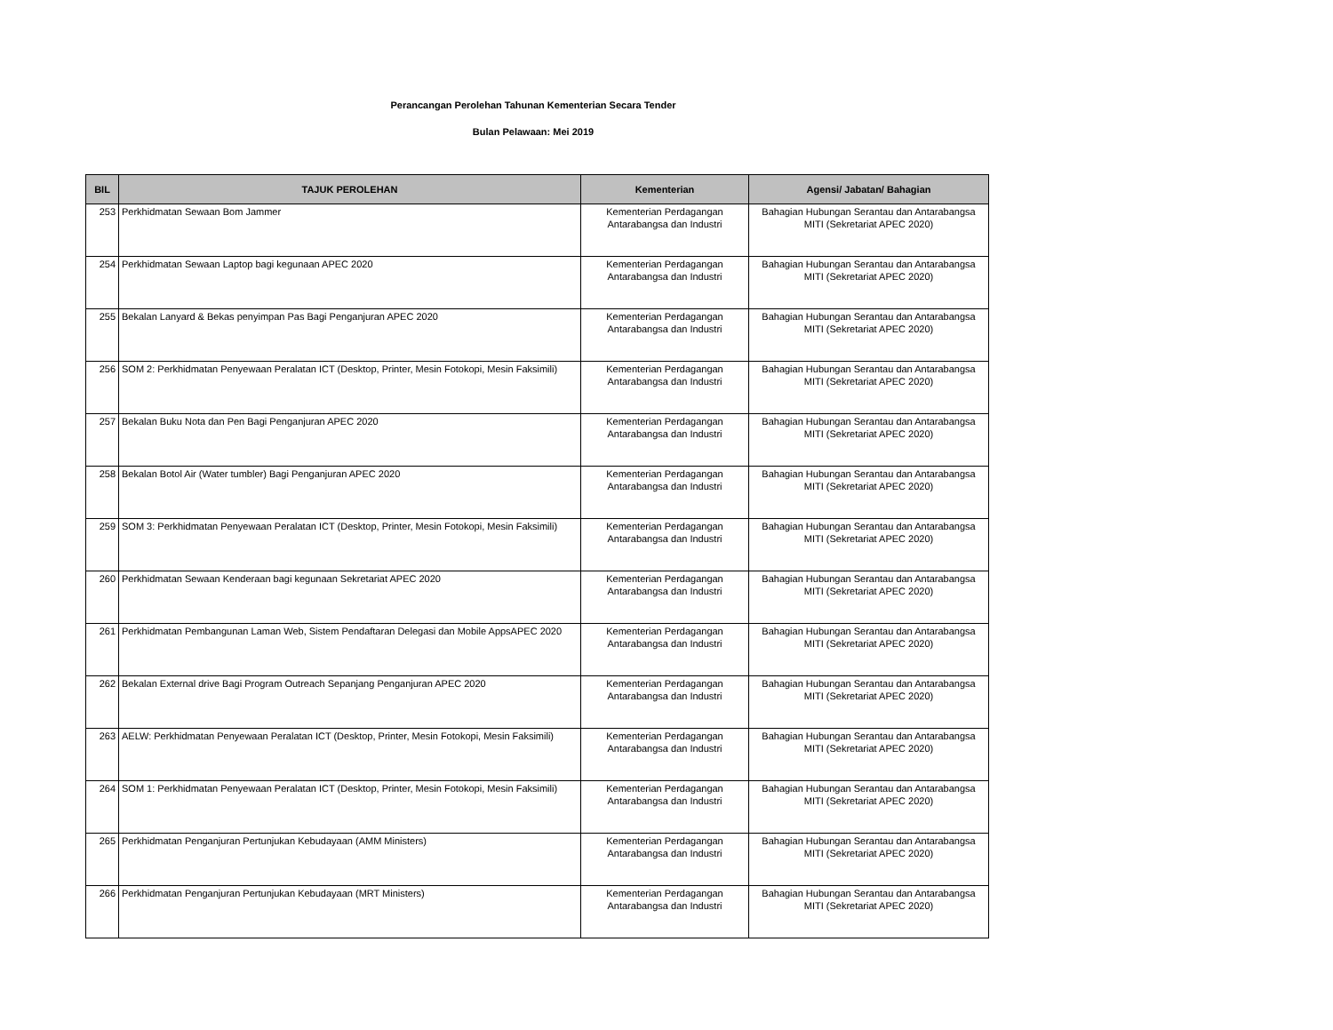Perancangan Perolehan Tahunan Kementerian Secara Tender
Bulan Pelawaan: Mei 2019
| BIL | TAJUK PEROLEHAN | Kementerian | Agensi/ Jabatan/ Bahagian |
| --- | --- | --- | --- |
| 253 | Perkhidmatan Sewaan Bom Jammer | Kementerian Perdagangan Antarabangsa dan Industri | Bahagian Hubungan Serantau dan Antarabangsa MITI (Sekretariat APEC 2020) |
| 254 | Perkhidmatan Sewaan Laptop bagi kegunaan APEC 2020 | Kementerian Perdagangan Antarabangsa dan Industri | Bahagian Hubungan Serantau dan Antarabangsa MITI (Sekretariat APEC 2020) |
| 255 | Bekalan Lanyard & Bekas penyimpan Pas Bagi Penganjuran APEC 2020 | Kementerian Perdagangan Antarabangsa dan Industri | Bahagian Hubungan Serantau dan Antarabangsa MITI (Sekretariat APEC 2020) |
| 256 | SOM 2: Perkhidmatan Penyewaan Peralatan ICT (Desktop, Printer, Mesin Fotokopi, Mesin Faksimili) | Kementerian Perdagangan Antarabangsa dan Industri | Bahagian Hubungan Serantau dan Antarabangsa MITI (Sekretariat APEC 2020) |
| 257 | Bekalan Buku Nota dan Pen Bagi Penganjuran APEC 2020 | Kementerian Perdagangan Antarabangsa dan Industri | Bahagian Hubungan Serantau dan Antarabangsa MITI (Sekretariat APEC 2020) |
| 258 | Bekalan Botol Air (Water tumbler) Bagi Penganjuran APEC 2020 | Kementerian Perdagangan Antarabangsa dan Industri | Bahagian Hubungan Serantau dan Antarabangsa MITI (Sekretariat APEC 2020) |
| 259 | SOM 3: Perkhidmatan Penyewaan Peralatan ICT (Desktop, Printer, Mesin Fotokopi, Mesin Faksimili) | Kementerian Perdagangan Antarabangsa dan Industri | Bahagian Hubungan Serantau dan Antarabangsa MITI (Sekretariat APEC 2020) |
| 260 | Perkhidmatan Sewaan Kenderaan bagi kegunaan Sekretariat APEC 2020 | Kementerian Perdagangan Antarabangsa dan Industri | Bahagian Hubungan Serantau dan Antarabangsa MITI (Sekretariat APEC 2020) |
| 261 | Perkhidmatan Pembangunan Laman Web, Sistem Pendaftaran Delegasi dan Mobile AppsAPEC 2020 | Kementerian Perdagangan Antarabangsa dan Industri | Bahagian Hubungan Serantau dan Antarabangsa MITI (Sekretariat APEC 2020) |
| 262 | Bekalan External drive Bagi Program Outreach Sepanjang Penganjuran APEC 2020 | Kementerian Perdagangan Antarabangsa dan Industri | Bahagian Hubungan Serantau dan Antarabangsa MITI (Sekretariat APEC 2020) |
| 263 | AELW: Perkhidmatan Penyewaan Peralatan ICT (Desktop, Printer, Mesin Fotokopi, Mesin Faksimili) | Kementerian Perdagangan Antarabangsa dan Industri | Bahagian Hubungan Serantau dan Antarabangsa MITI (Sekretariat APEC 2020) |
| 264 | SOM 1: Perkhidmatan Penyewaan Peralatan ICT (Desktop, Printer, Mesin Fotokopi, Mesin Faksimili) | Kementerian Perdagangan Antarabangsa dan Industri | Bahagian Hubungan Serantau dan Antarabangsa MITI (Sekretariat APEC 2020) |
| 265 | Perkhidmatan Penganjuran Pertunjukan Kebudayaan (AMM Ministers) | Kementerian Perdagangan Antarabangsa dan Industri | Bahagian Hubungan Serantau dan Antarabangsa MITI (Sekretariat APEC 2020) |
| 266 | Perkhidmatan Penganjuran Pertunjukan Kebudayaan (MRT Ministers) | Kementerian Perdagangan Antarabangsa dan Industri | Bahagian Hubungan Serantau dan Antarabangsa MITI (Sekretariat APEC 2020) |